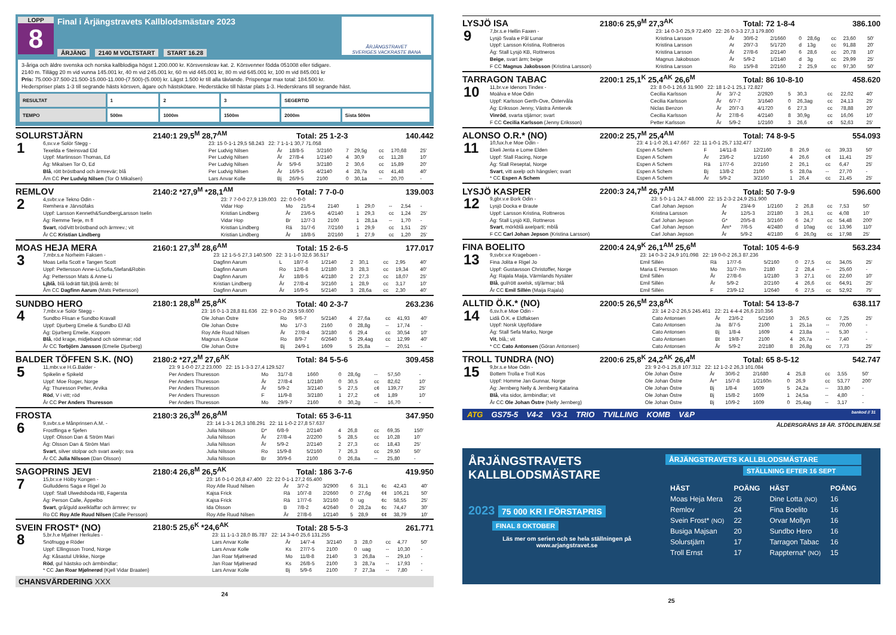LOPP
8
Final i Årjängstravets Kallblodsmästare 2023
ÅRJÄNG 2140 M VOLTSTART START 16.28
ÅRJÄNGSTRAVET
SVERIGES VACKRASTE BANA
3-åriga och äldre svenska och norska kallblodiga högst 1.200.000 kr. Körsvenskrav kat. 2. Körsvenner födda 051008 eller tidigare.
2140 m. Tillägg 20 m vid vunna 145.001 kr, 40 m vid 245.001 kr, 60 m vid 445.001 kr, 80 m vid 645.001 kr, 100 m vid 845.001 kr
Pris: 75.000-37.500-21.500-15.000-11.000-(7.500)-(5.000) kr. Lägst 1.500 kr till alla tävlande. Prispengar max total: 184.500 kr.
Hederspriser plats 1-3 till segrande hästs körsven, ägare och hästskötare. Hederstäcke till hästar plats 1-3. Hederskrans till segrande häst.
| RESULTAT | 1 | 2 | 3 | SEGERTID | |
| TEMPO | 500m | 1000m | 1500m | 2000m | Sista 500m |
SOLURSTJÄRN 2140:1 29,5<sup>M</sup> 28,7<sup>AM</sup> Total: 25 1-2-3 140.442
| 1 | 6,sv.v.e Solör Stegg - | 23: 15 0-1-1 29,5 58.243 22: 7 1-1-1 30,7 71.058 | | | | | | | | |
| | Texelda e Steinsvad Eld | Per Ludvig Nilsen | År | 18/8-5 | 3/2160 | 7 | 29,5g | cc | 170,68 | 25' |
| | Uppf: Martinsson Thomas, Ed | Per Ludvig Nilsen | År | 27/8-4 | 1/2140 | 4 | 30,9 | cc | 11,28 | 10' |
| | Äg: Mikalsen Tor O, Ed | Per Ludvig Nilsen | År | 5/9-6 | 3/2180 | 2 | 30,6 | cc | 15,89 | 20' |
| | Blå , rött bröstband och ärmrevär; blå | Per Ludvig Nilsen | År | 16/9-5 | 4/2140 | 4 | 28,7a | cc | 41,48 | 40' |
| | Åm CC Per Ludvig Nilsen (Tor O Mikalsen) | Lars Anvar Kolle | Bj | 26/9-5 | 2100 | 0 | 30,1a | -- | 20,70 | - |
REMLOV 2140:2 *27,9<sup>M</sup> *28,1<sup>AM</sup> Total: 7 7-0-0 139.003
| 2 | 4,svbr.v.e Tekno Odin - | 23: 7 7-0-0 27,9 139.003 22: 0 0-0-0 | | | | | | | | |
| | Remhera e Järvsöfaks | Vidar Hop | Mo | 21/5-4 | 2140 | 1 | 29,0 | -- | 2,54 | - |
| | Uppf: Larsson Kenneth&SundbergLarsson Iselin | Kristian Lindberg | År | 23/6-5 | 4/2140 | 1 | 29,3 | cc | 1,24 | 25' |
| | Äg: Remme Terje, m fl | Vidar Hop | Br | 12/7-3 | 2100 | 1 | 28,1a | -- | 1,70 | - |
| | Svart , röd/vitt bröstband och ärmrev.; vit | Kristian Lindberg | Rä | 31/7-6 | 7/2160 | 1 | 29,9 | cc | 1,51 | 25' |
| | År CC Kristian Lindberg | Kristian Lindberg | År | 18/8-5 | 2/2160 | 1 | 27,9 | cc | 1,20 | 25' |
MOAS HEJA MERA 2160:1 27,3<sup>M</sup> 28,6<sup>AM</sup> Total: 15 2-6-5 177.017
| 3 | 7,mbr.s.e Norheim Faksen - | 23: 12 1-5-5 27,3 140.500 22: 3 1-1-0 32,6 36.517 | | | | | | | | |
| | Moas Lella Scott e Tangen Scott | Dagfinn Aarum | L | 18/7-6 | 1/2140 | 2 | 30,1 | cc | 2,95 | 40' |
| | Uppf: Pettersson Anne-Li,Sofia,Stefan&Robin | Dagfinn Aarum | Ro | 12/6-8 | 1/2180 | 3 | 28,3 | cc | 19,34 | 40' |
| | Äg: Pettersson Mats & Anne-Li | Dagfinn Aarum | År | 18/8-5 | 4/2180 | 2 | 27,3 | cc | 18,07 | 25' |
| | Ljblå , blå lodrätt fält,ljblå ärmb; bl | Kristian Lindberg | År | 27/8-4 | 3/2160 | 1 | 28,9 | cc | 3,17 | 10' |
| | Åm CC Dagfinn Aarum (Mats Pettersson) | Dagfinn Aarum | År | 16/9-5 | 5/2140 | 3 | 28,6a | cc | 2,30 | 40' |
SUNDBO HERO 2180:1 28,8<sup>M</sup> 25,8<sup>AK</sup> Total: 40 2-3-7 263.236
| 4 | 7,mbr.v.e Solör Stegg - | 23: 16 0-1-3 28,8 81.636 22: 9 0-2-0 29,5 59.600 | | | | | | | | |
| | Sundbo Flisan e Sundbo Kravall | Ole Johan Östre | Ro | 9/6-7 | 5/2140 | 4 | 27,6a | cc | 41,93 | 40' |
| | Uppf: Djurberg Emelie & Sundbo El AB | Ole Johan Östre | Mo | 1/7-3 | 2160 | 0 | 28,8g | -- | 17,74 | - |
| | Äg: Djurberg Emelie, Koppom | Roy Atle Ruud Nilsen | År | 27/8-4 | 3/2180 | 6 | 29,4 | cc | 30,54 | 10' |
| | Blå , röd krage, midjeband och sömmar; röd | Magnus A Djuse | Ro | 8/9-7 | 6/2640 | 5 | 29,4ag | cc | 12,99 | 40' |
| | År CC Torbjörn Jansson (Emelie Djurberg) | Ole Johan Östre | Bj | 24/9-1 | 1609 | 5 | 25,8a | -- | 20,51 | - |
BALDER TÖFFEN S.K. (NO) 2180:2 *27,2<sup>M</sup> 27,6<sup>AK</sup> Total: 84 5-5-6 309.458
| 5 | 11,mbr.v.e H.G.Balder - | 23: 9 1-0-0 27,2 23.000 22: 15 1-3-3 27,4 129.527 | | | | | | | | |
| | Spikelin e Spikeld | Per Anders Thuresson | Mo | 31/7-8 | 1660 | 0 | 28,6g | -- | 57,50 | - |
| | Uppf: Moe Roger, Norge | Per Anders Thuresson | År | 27/8-4 | 1/2180 | 0 | 30,5 | cc | 82,62 | 10' |
| | Äg: Thuresson Petter, Arvika | Per Anders Thuresson | År | 5/9-2 | 3/2140 | 5 | 27,5 | c¢ | 139,77 | 25' |
| | Röd , V i vitt; röd | Per Anders Thuresson | F | 11/9-8 | 3/2180 | 1 | 27,2 | c¢ | 1,89 | 10' |
| | År CC Per Anders Thuresson | Per Anders Thuresson | Mo | 29/9-7 | 2160 | 0 | 30,2g | -- | 16,70 | - |
FROSTA 2180:3 26,3<sup>M</sup> 26,8<sup>AM</sup> Total: 65 3-6-11 347.950
| 6 | 9,svbr.s.e Månprinsen A.M. - | 23: 14 1-3-1 26,3 108.291 22: 11 1-0-2 27,8 57.637 | | | | | | | | |
| | Frostflinga e Sjefen | Julia Nilsson | D* | 6/8-9 | 2/2140 | 4 | 26,8 | cc | 69,35 | 150' |
| | Uppf: Olsson Dan & Ström Mari | Julia Nilsson | År | 27/8-4 | 2/2200 | 5 | 28,5 | cc | 10,28 | 10' |
| | Äg: Olsson Dan & Ström Mari | Julia Nilsson | År | 5/9-2 | 2/2140 | 2 | 27,3 | cc | 18,43 | 25' |
| | Svart , silver stolpar och svart axelp; sva | Julia Nilsson | Ro | 15/9-8 | 5/2160 | 7 | 26,3 | cc | 29,50 | 50' |
| | År CC Julia Nilsson (Dan Olsson) | Julia Nilsson | Br | 30/9-6 | 2100 | 0 | 26,8a | -- | 25,80 | - |
SAGOPRINS JEVI 2180:4 26,8<sup>M</sup> 26,5<sup>AK</sup> Total: 186 3-7-6 419.950
| 7 | 15,br.v.e Höiby Kongen - | 23: 16 0-1-0 26,8 47.400 22: 22 0-1-1 27,2 65.400 | | | | | | | | |
| | Gulluddens Saga e Rigel Jo | Roy Atle Ruud Nilsen | År | 3/7-2 | 3/2900 | 6 | 31,1 | ¢c | 42,43 | 40' |
| | Uppf: Stall Ulwedsboda HB, Fagersta | Kajsa Frick | Rä | 10/7-8 | 2/2660 | 0 | 27,6g | ¢¢ | 106,21 | 50' |
| | Äg: Person Calle, Äppelbo | Kajsa Frick | Rä | 17/7-6 | 3/2160 | 0 | ug | ¢c | 58,55 | 25' |
| | Svart , grå/guld axelklaffar och ärmrev; sv | Ida Olsson | B | 7/8-2 | 4/2640 | 0 | 28,2a | ¢c | 74,47 | 30' |
| | Ro CC Roy Atle Ruud Nilsen (Calle Persson) | Roy Atle Ruud Nilsen | År | 27/8-6 | 1/2140 | 5 | 28,9 | ¢¢ | 38,79 | 10' |
SVEIN FROST* (NO) 2180:5 25,6<sup>K</sup> *24,6<sup>AK</sup> Total: 28 5-5-3 261.771
| 8 | 5,br.h.e Mjølner Herkules - | 23: 11 1-1-3 28,0 85.787 22: 14 3-4-0 25,6 131.255 | | | | | | | | |
| | Snöfnugg e Röder | Lars Anvar Kolle | År | 14/7-4 | 3/2140 | 3 | 28,0 | cc | 4,77 | 50' |
| | Uppf: Ellingsson Trond, Norge | Lars Anvar Kolle | Ks | 27/7-5 | 2100 | 0 | uag | -- | 10,30 | - |
| | Äg: Kåsastul Ulrikke, Norge | Jan Roar Mjølnerød | Mo | 11/8-8 | 2140 | 3 | 26,8a | -- | 29,10 | - |
| | Röd , gul hästsko och ärmbindlar; | Jan Roar Mjølnerød | Ks | 26/8-5 | 2100 | 3 | 28,7a | -- | 17,93 | - |
| | * CC Jan Roar Mjølnerød (Kjell Vidar Braaten) | Lars Anvar Kolle | Bj | 5/9-6 | 2100 | 7 | 27,3a | -- | 7,80 | - |
CHANSVÄRDERING XXX
24
LYSJÖ ISA 2180:6 25,9<sup>M</sup> 27,3<sup>AK</sup> Total: 72 1-8-4 386.100
| 9 | 7,br.s.e Hellin Faxen - | 23: 14 0-3-0 25,9 72.400 22: 26 0-3-3 27,3 179.800 | | | | | | | | |
| | Lysjö Svala e Pål Lunar | Kristina Larsson | År | 30/6-2 | 2/1660 | 0 | 28,6g | cc | 23,60 | 50' |
| | Uppf: Larsson Kristina, Rottneros | Kristina Larsson | Ar | 20/7-3 | 5/1720 | d | 13g | cc | 91,88 | 20' |
| | Äg: Stall Lysjö KB, Rottneros | Kristina Larsson | År | 27/8-6 | 2/2140 | 6 | 28,6 | cc | 20,78 | 10' |
| | Beige , svart ärm; beige | Magnus Jakobsson | År | 5/9-2 | 1/2140 | d | 3g | cc | 29,99 | 25' |
| | F CC Magnus Jakobsson (Kristina Larsson) | Kristina Larsson | Ro | 15/9-8 | 2/2160 | 2 | 25,9 | cc | 97,30 | 50' |
TARRAGON TABAC 2200:1 25,1<sup>K</sup> 25,4<sup>AK</sup> 26,6<sup>M</sup> Total: 86 10-8-10 458.620
| 10 | 11,br.v.e Idenors Tindex - | 23: 8 0-0-1 26,6 31.900 22: 18 1-2-1 25,1 72.827 | | | | | | | | |
| | Moälva e Moe Odin | Cecilia Karlsson | År | 3/7-2 | 2/2920 | 5 | 30,3 | cc | 22,02 | 40' |
| | Uppf: Karlsson Gerth-Ove, Östervåla | Cecilia Karlsson | År | 6/7-7 | 3/1640 | 0 | 26,3ag | cc | 24,13 | 25' |
| | Äg: Eriksson Jenny, Västra Ämtervik | Niclas Benzon | År | 20/7-3 | 4/1720 | 6 | 27,3 | cc | 78,88 | 20' |
| | Vinröd , svarta stjärnor; svart | Cecilia Karlsson | År | 27/8-6 | 4/2140 | 8 | 30,9g | cc | 16,06 | 10' |
| | F CC Cecilia Karlsson (Jenny Eriksson) | Petter Karlsson | År | 5/9-2 | 1/2160 | 3 | 26,6 | c¢ | 52,63 | 25' |
ALONSO O.R.* (NO) 2200:2 25,7<sup>M</sup> 25,4<sup>AM</sup> Total: 74 8-9-5 554.093
| 11 | 10,fux.h.e Moe Odin - | 23: 4 1-1-0 26,1 47.667 22: 11 1-0-1 25,7 132.477 | | | | | | | | |
| | Ekeli Jenta e Lome Elden | Espen A Schem | F | 14/11-8 | 12/2160 | 8 | 26,9 | cc | 39,33 | 50' |
| | Uppf: Stall Racing, Norge | Espen A Schem | År | 23/6-2 | 1/2160 | 4 | 26,6 | c¢ | 11,41 | 25' |
| | Äg: Stall Reseptal, Norge | Espen A Schem | Rä | 17/7-6 | 2/2160 | 2 | 26,1 | cc | 6,47 | 25' |
| | Svart , vitt axelp och hängslen; svart | Espen A Schem | Bj | 13/8-2 | 2100 | 5 | 28,0a | -- | 27,70 | - |
| | * CC Espen A Schem | Espen A Schem | År | 5/9-2 | 3/2160 | 1 | 26,4 | cc | 21,45 | 25' |
LYSJÖ KASPER 2200:3 24,7<sup>M</sup> 26,7<sup>AM</sup> Total: 50 7-9-9 596.600
| 12 | 9,gbr.v.e Bork Odin - | 23: 5 0-1-1 24,7 48.000 22: 15 2-3-2 24,9 251.900 | | | | | | | | |
| | Lysjö Docka e Braute | Carl Johan Jepson | År | 23/4-9 | 1/2160 | 2 | 26,8 | cc | 7,53 | 50' |
| | Uppf: Larsson Kristina, Rottneros | Kristina Larsson | År | 12/5-3 | 2/2180 | 3 | 26,1 | cc | 4,08 | 10' |
| | Äg: Stall Lysjö KB, Rottneros | Carl Johan Jepson | G* | 20/5-8 | 3/2160 | 6 | 24,7 | cc | 54,48 | 200' |
| | Svart , mörkblå axelparti; mblå | Carl Johan Jepson | Åm* | 7/6-5 | 4/2480 | d | 10ag | cc | 13,96 | 110' |
| | F CC Carl Johan Jepson (Kristina Larsson) | Carl Johan Jepson | År | 5/9-2 | 4/2180 | 6 | 26,0g | cc | 17,98 | 25' |
FINA BOELITO 2200:4 24,9<sup>K</sup> 26,1<sup>AM</sup> 25,6<sup>M</sup> Total: 105 4-6-9 563.234
| 13 | 9,svbr.v.e Krageboen - | 23: 14 0-3-2 24,9 101.098 22: 19 0-0-2 26,3 87.236 | | | | | | | | |
| | Fina Jolita e Rigel Jo | Emil Sillén | Rä | 17/7-6 | 5/2160 | 0 | 27,5 | cc | 34,05 | 25' |
| | Uppf: Gustavsson Christoffer, Norge | Maria E Persson | Mo | 31/7-7m | 2180 | 2 | 28,4 | -- | 25,60 | - |
| | Äg: Rajala Maija, Värmlands Nysäter | Emil Sillén | År | 27/8-6 | 1/2180 | 3 | 27,1 | cc | 22,60 | 10' |
| | Blå , gul/rött axelsk, stj/ärmar; blå | Emil Sillén | År | 5/9-2 | 2/2160 | 4 | 26,6 | cc | 64,91 | 25' |
| | År CC Emil Sillén (Maija Rajala) | Emil Sillén | F | 23/9-12 | 1/2640 | 6 | 27,5 | cc | 52,92 | 75' |
ALLTID Ö.K.* (NO) 2200:5 26,5<sup>M</sup> 23,8<sup>AK</sup> Total: 54 13-8-7 638.117
| 14 | 6,sv.h.e Moe Odin - | 23: 14 2-2-2 26,5 245.461 22: 21 4-4-4 26,6 210.356 | | | | | | | | |
| | Lidå Ö.K. e Eldfaksen | Cato Antonsen | År | 23/6-2 | 5/2160 | 3 | 26,5 | cc | 7,25 | 25' |
| | Uppf: Norsk Uppfödare | Cato Antonsen | Ja | 8/7-5 | 2100 | 1 | 25,1a | -- | 70,00 | - |
| | Äg: Stall Sefa Marko, Norge | Cato Antonsen | Bj | 1/8-4 | 1609 | 4 | 23,8a | -- | 5,30 | - |
| | Vit , blå,; vit | Cato Antonsen | Bt | 19/8-7 | 2100 | 4 | 26,7a | -- | 7,40 | - |
| | * CC Cato Antonsen (Göran Antonsen) | Cato Antonsen | År | 5/9-2 | 2/2180 | 8 | 26,8g | cc | 7,73 | 25' |
TROLL TUNDRA (NO) 2200:6 25,8<sup>K</sup> 24,2<sup>AK</sup> 26,4<sup>M</sup> Total: 65 8-5-12 542.747
| 15 | 9,br.s.e Moe Odin - | 23: 9 2-0-1 25,8 107.312 22: 12 1-2-2 26,3 101.084 | | | | | | | | |
| | Bottem Trolla e Troll Kos | Ole Johan Östre | År | 30/6-2 | 2/1680 | 4 | 25,8 | cc | 3,55 | 50' |
| | Uppf: Homme Jan Gunnar, Norge | Ole Johan Östre | År* | 15/7-8 | 1/2160n | 0 | 26,9 | cc | 53,77 | 200' |
| | Äg: Jernberg Nelly & Jernberg Katarina | Ole Johan Östre | Bj | 1/8-4 | 1609 | 5 | 24,2a | -- | 33,80 | - |
| | Blå , vita sidor, ärmbindlar; vit | Ole Johan Östre | Bj | 15/8-2 | 1609 | 1 | 24,5a | -- | 4,80 | - |
| | År CC Ole Johan Östre (Nelly Jernberg) | Ole Johan Östre | Bj | 10/9-2 | 1609 | 0 | 25,4ag | -- | 3,17 | - |
ATG GS75-5 V4-2 V3-1 TRIO TVILLING KOMB V&P bankod // 31
ÅLDERSGRÄNS 18 ÅR. STÖDLINJEN.SE
ÅRJÄNGSTRAVETS
KALLBLODSMÄSTARE
2023
75 000 KR I FÖRSTAPRIS
FINAL 8 OKTOBER
Läs mer om serien och se hela ställningen på
www.arjangstravet.se
ÅRJÄNGSTRAVETS KALLBLODSMÄSTARE
STÄLLNING EFTER 16 SEPT
| HÄST | POÄNG | HÄST | POÄNG |
| --- | --- | --- | --- |
| Moas Heja Mera | 26 | Dine Lotta (NO) | 16 |
| Remlov | 24 | Fina Boelito | 16 |
| Svein Frost* (NO) | 22 | Orvar Mollyn | 16 |
| Busiga Majsan | 20 | Sundbo Hero | 16 |
| Solurstjärn | 17 | Tarragon Tabac | 16 |
| Troll Ernst | 17 | Rappterna* (NO) | 15 |
25